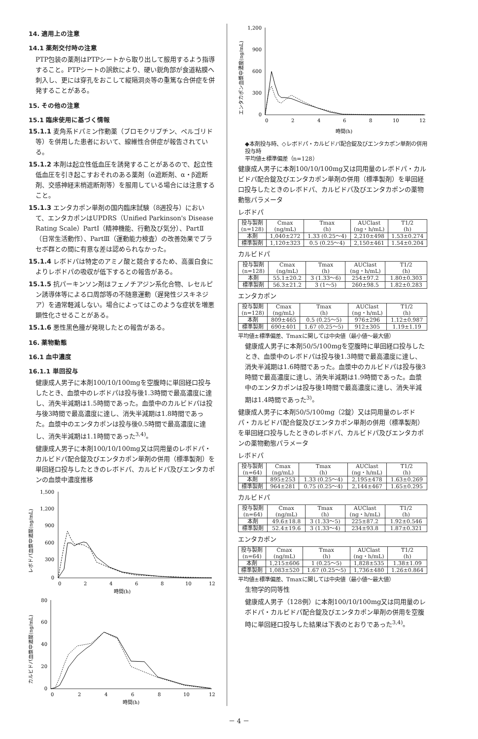14. 適用上の注意
14.1 薬剤交付時の注意
PTP包装の薬剤はPTPシートから取り出して服用するよう指導すること。PTPシートの誤飲により、硬い鋭角部が食道粘膜へ刺入し、更には穿孔をおこして縦隔洞炎等の重篤な合併症を併発することがある。
15. その他の注意
15.1 臨床使用に基づく情報
15.1.1 麦角系ドパミン作動薬（ブロモクリプチン、ペルゴリド等）を併用した患者において、線維性合併症が報告されている。
15.1.2 本剤は起立性低血圧を誘発することがあるので、起立性低血圧を引き起こすおそれのある薬剤（α遮断剤、α・β遮断剤、交感神経末梢遮断剤等）を服用している場合には注意すること。
15.1.3 エンタカポン単剤の国内臨床試験（8週投与）において、エンタカポンはUPDRS（Unified Parkinson's Disease Rating Scale）PartⅠ（精神機能、行動及び気分）、PartⅡ（日常生活動作）、PartⅢ（運動能力検査）の改善効果でプラセボ群との間に有意な差は認められなかった。
15.1.4 レボドパは特定のアミノ酸と競合するため、高蛋白食によりレボドパの吸収が低下するとの報告がある。
15.1.5 抗パーキンソン剤はフェノチアジン系化合物、レセルピン誘導体等による口周部等の不随意運動（遅発性ジスキネジア）を通常軽減しない。場合によってはこのような症状を増悪顕性化させることがある。
15.1.6 悪性黒色腫が発現したとの報告がある。
16. 薬物動態
16.1 血中濃度
16.1.1 単回投与
健康成人男子に本剤100/10/100mgを空腹時に単回経口投与したとき、血漿中のレボドパは投与後1.3時間で最高濃度に達し、消失半減期は1.5時間であった。血漿中のカルビドパは投与後3時間で最高濃度に達し、消失半減期は1.8時間であった。血漿中のエンタカポンは投与後0.5時間で最高濃度に達し、消失半減期は1.1時間であった<sup>3,4)</sup>。
健康成人男子に本剤100/10/100mg又は同用量のレボドパ・カルビドパ配合錠及びエンタカポン単剤の併用（標準製剤）を単回経口投与したときのレボドパ、カルビドパ及びエンタカポンの血漿中濃度推移
レボドパ血漿中濃度(ng/mL)
1,500
1,200
900
600
300
0
0
2
4
6
8
10
12
時間(h)
カルビドパ血漿中濃度(ng/mL)
80
60
40
20
0
0
2
4
6
8
10
12
時間(h)
エンタカポン血漿中濃度(ng/mL)
1,200
900
600
300
0
0
2
4
6
8
10
12
時間(h)
◆本剤投与時、◇レボドパ・カルビドパ配合錠及びエンタカポン単剤の併用投与時
平均値±標準偏差（n=128）
健康成人男子に本剤100/10/100mg又は同用量のレボドパ・カルビドパ配合錠及びエンタカポン単剤の併用（標準製剤）を単回経口投与したときのレボドパ、カルビドパ及びエンタカポンの薬物動態パラメータ
レボドパ
| 投与製剤 (n=128) | Cmax (ng/mL) | Tmax (h) | AUClast (ng・h/mL) | T1/2 (h) |
| --- | --- | --- | --- | --- |
| 本剤 | 1,040±272 | 1.33 (0.25～4) | 2,210±498 | 1.53±0.274 |
| 標準製剤 | 1,120±323 | 0.5 (0.25～4) | 2,150±461 | 1.54±0.204 |
カルビドパ
| 投与製剤 (n=128) | Cmax (ng/mL) | Tmax (h) | AUClast (ng・h/mL) | T1/2 (h) |
| --- | --- | --- | --- | --- |
| 本剤 | 55.1±20.2 | 3 (1.33～6) | 254±97.2 | 1.80±0.303 |
| 標準製剤 | 56.3±21.2 | 3 (1～5) | 260±98.5 | 1.82±0.283 |
エンタカポン
| 投与製剤 (n=128) | Cmax (ng/mL) | Tmax (h) | AUClast (ng・h/mL) | T1/2 (h) |
| --- | --- | --- | --- | --- |
| 本剤 | 809±465 | 0.5 (0.25～5) | 976±296 | 1.12±0.987 |
| 標準製剤 | 690±401 | 1.67 (0.25～5) | 912±305 | 1.19±1.19 |
平均値±標準偏差、Tmaxに関しては中央値（最小値～最大値）
健康成人男子に本剤50/5/100mgを空腹時に単回経口投与したとき、血漿中のレボドパは投与後1.3時間で最高濃度に達し、消失半減期は1.6時間であった。血漿中のカルビドパは投与後3時間で最高濃度に達し、消失半減期は1.9時間であった。血漿中のエンタカポンは投与後1時間で最高濃度に達し、消失半減期は1.4時間であった<sup>3)</sup>。
健康成人男子に本剤50/5/100mg（2錠）又は同用量のレボドパ・カルビドパ配合錠及びエンタカポン単剤の併用（標準製剤）を単回経口投与したときのレボドパ、カルビドパ及びエンタカポンの薬物動態パラメータ
レボドパ
| 投与製剤 (n=64) | Cmax (ng/mL) | Tmax (h) | AUClast (ng・h/mL) | T1/2 (h) |
| --- | --- | --- | --- | --- |
| 本剤 | 895±253 | 1.33 (0.25～4) | 2,195±478 | 1.63±0.269 |
| 標準製剤 | 964±281 | 0.75 (0.25～4) | 2,144±467 | 1.65±0.295 |
カルビドパ
| 投与製剤 (n=64) | Cmax (ng/mL) | Tmax (h) | AUClast (ng・h/mL) | T1/2 (h) |
| --- | --- | --- | --- | --- |
| 本剤 | 49.6±18.8 | 3 (1.33～5) | 225±87.2 | 1.92±0.546 |
| 標準製剤 | 52.4±19.6 | 3 (1.33～4) | 234±93.8 | 1.87±0.321 |
エンタカポン
| 投与製剤 (n=64) | Cmax (ng/mL) | Tmax (h) | AUClast (ng・h/mL) | T1/2 (h) |
| --- | --- | --- | --- | --- |
| 本剤 | 1,215±606 | 1 (0.25～5) | 1,828±535 | 1.38±1.09 |
| 標準製剤 | 1,083±520 | 1.67 (0.25～5) | 1,736±480 | 1.26±0.864 |
平均値±標準偏差、Tmaxに関しては中央値（最小値～最大値）
生物学的同等性
健康成人男子（128例）に本剤100/10/100mg又は同用量のレボドパ・カルビドパ配合錠及びエンタカポン単剤の併用を空腹時に単回経口投与した結果は下表のとおりであった<sup>3,4)</sup>。
－ 4 －